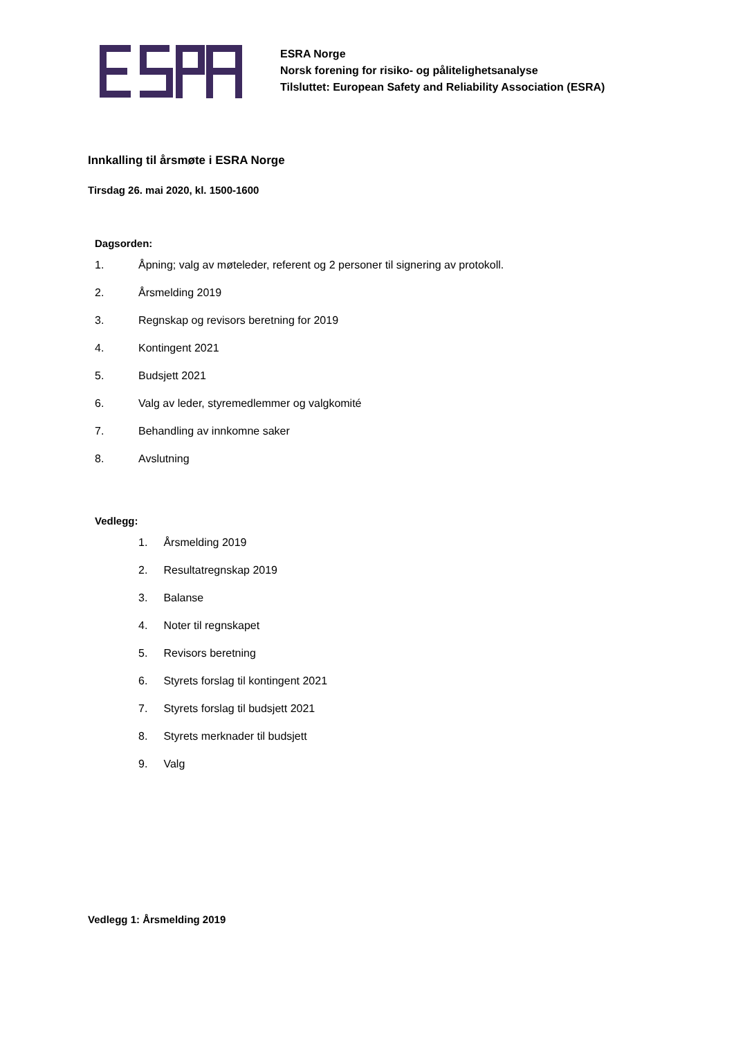ESRA Norge
Norsk forening for risiko- og pålitelighetsanalyse
Tilsluttet: European Safety and Reliability Association (ESRA)
Innkalling til årsmøte i ESRA Norge
Tirsdag 26. mai 2020, kl. 1500-1600
Dagsorden:
1. Åpning; valg av møteleder, referent og 2 personer til signering av protokoll.
2. Årsmelding 2019
3. Regnskap og revisors beretning for 2019
4. Kontingent 2021
5. Budsjett 2021
6. Valg av leder, styremedlemmer og valgkomité
7. Behandling av innkomne saker
8. Avslutning
Vedlegg:
1. Årsmelding 2019
2. Resultatregnskap 2019
3. Balanse
4. Noter til regnskapet
5. Revisors beretning
6. Styrets forslag til kontingent 2021
7. Styrets forslag til budsjett 2021
8. Styrets merknader til budsjett
9. Valg
Vedlegg 1: Årsmelding 2019